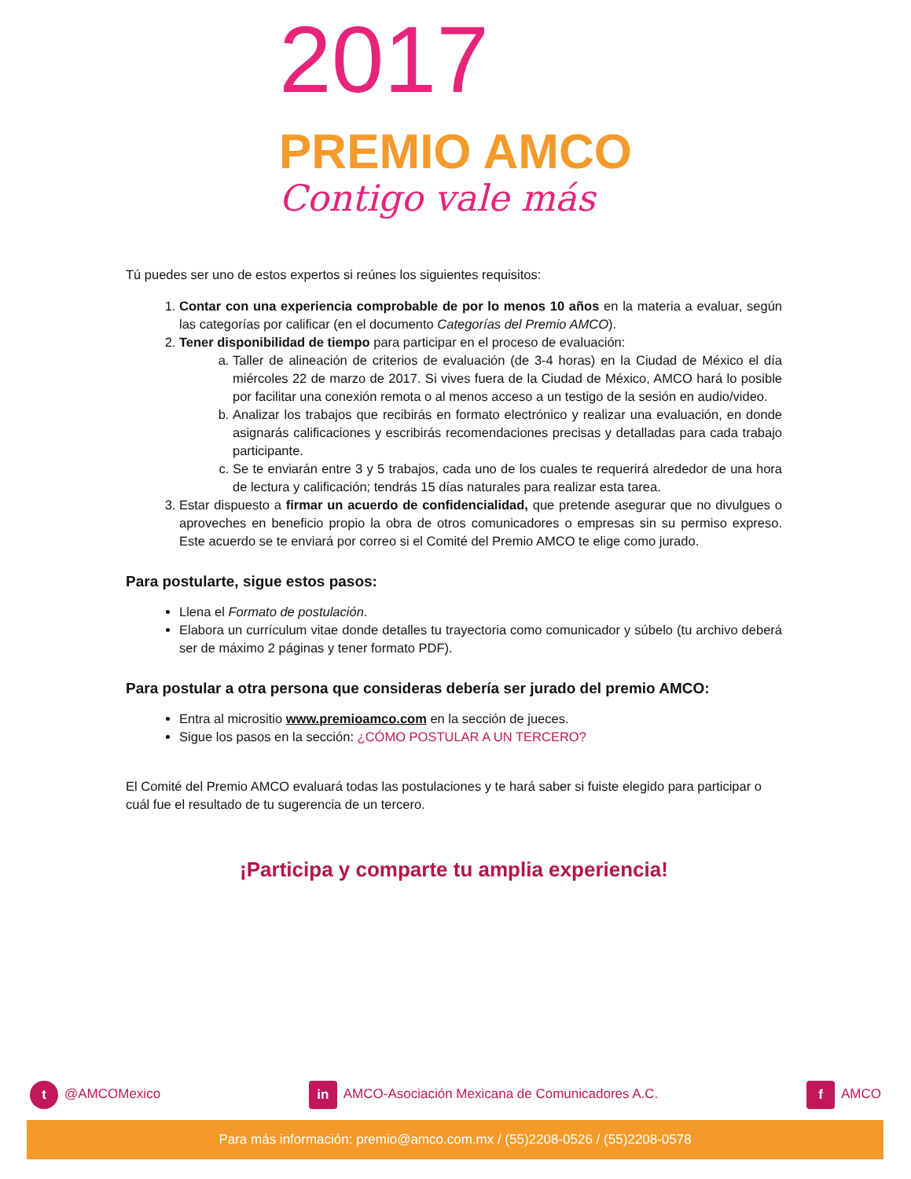2017
PREMIO AMCO
Contigo vale más
Tú puedes ser uno de estos expertos si reúnes los siguientes requisitos:
1. Contar con una experiencia comprobable de por lo menos 10 años en la materia a evaluar, según las categorías por calificar (en el documento Categorías del Premio AMCO).
2. Tener disponibilidad de tiempo para participar en el proceso de evaluación:
a. Taller de alineación de criterios de evaluación (de 3-4 horas) en la Ciudad de México el día miércoles 22 de marzo de 2017. Si vives fuera de la Ciudad de México, AMCO hará lo posible por facilitar una conexión remota o al menos acceso a un testigo de la sesión en audio/video.
b. Analizar los trabajos que recibirás en formato electrónico y realizar una evaluación, en donde asignarás calificaciones y escribirás recomendaciones precisas y detalladas para cada trabajo participante.
c. Se te enviarán entre 3 y 5 trabajos, cada uno de los cuales te requerirá alrededor de una hora de lectura y calificación; tendrás 15 días naturales para realizar esta tarea.
3. Estar dispuesto a firmar un acuerdo de confidencialidad, que pretende asegurar que no divulgues o aproveches en beneficio propio la obra de otros comunicadores o empresas sin su permiso expreso. Este acuerdo se te enviará por correo si el Comité del Premio AMCO te elige como jurado.
Para postularte, sigue estos pasos:
Llena el Formato de postulación.
Elabora un currículum vitae donde detalles tu trayectoria como comunicador y súbelo (tu archivo deberá ser de máximo 2 páginas y tener formato PDF).
Para postular a otra persona que consideras debería ser jurado del premio AMCO:
Entra al micrositio www.premioamco.com en la sección de jueces.
Sigue los pasos en la sección: ¿CÓMO POSTULAR A UN TERCERO?
El Comité del Premio AMCO evaluará todas las postulaciones y te hará saber si fuiste elegido para participar o cuál fue el resultado de tu sugerencia de un tercero.
¡Participa y comparte tu amplia experiencia!
t @AMCOMexico in AMCO-Asociación Mexicana de Comunicadores A.C. f AMCO
Para más información: premio@amco.com.mx / (55)2208-0526 / (55)2208-0578